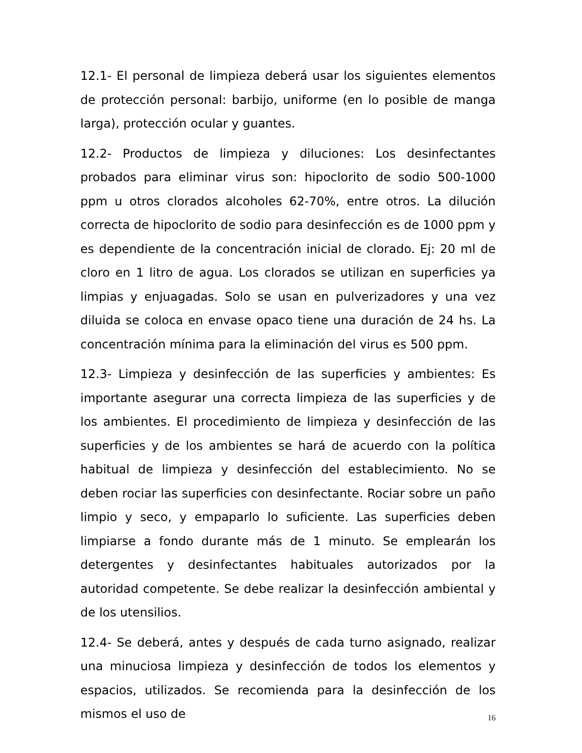12.1- El personal de limpieza deberá usar los siguientes elementos de protección personal: barbijo, uniforme (en lo posible de manga larga), protección ocular y guantes.
12.2- Productos de limpieza y diluciones: Los desinfectantes probados para eliminar virus son: hipoclorito de sodio 500-1000 ppm u otros clorados alcoholes 62-70%, entre otros. La dilución correcta de hipoclorito de sodio para desinfección es de 1000 ppm y es dependiente de la concentración inicial de clorado. Ej: 20 ml de cloro en 1 litro de agua. Los clorados se utilizan en superficies ya limpias y enjuagadas. Solo se usan en pulverizadores y una vez diluida se coloca en envase opaco tiene una duración de 24 hs. La concentración mínima para la eliminación del virus es 500 ppm.
12.3- Limpieza y desinfección de las superficies y ambientes: Es importante asegurar una correcta limpieza de las superficies y de los ambientes. El procedimiento de limpieza y desinfección de las superficies y de los ambientes se hará de acuerdo con la política habitual de limpieza y desinfección del establecimiento. No se deben rociar las superficies con desinfectante. Rociar sobre un paño limpio y seco, y empaparlo lo suficiente. Las superficies deben limpiarse a fondo durante más de 1 minuto. Se emplearán los detergentes y desinfectantes habituales autorizados por la autoridad competente. Se debe realizar la desinfección ambiental y de los utensilios.
12.4- Se deberá, antes y después de cada turno asignado, realizar una minuciosa limpieza y desinfección de todos los elementos y espacios, utilizados. Se recomienda para la desinfección de los mismos el uso de
16